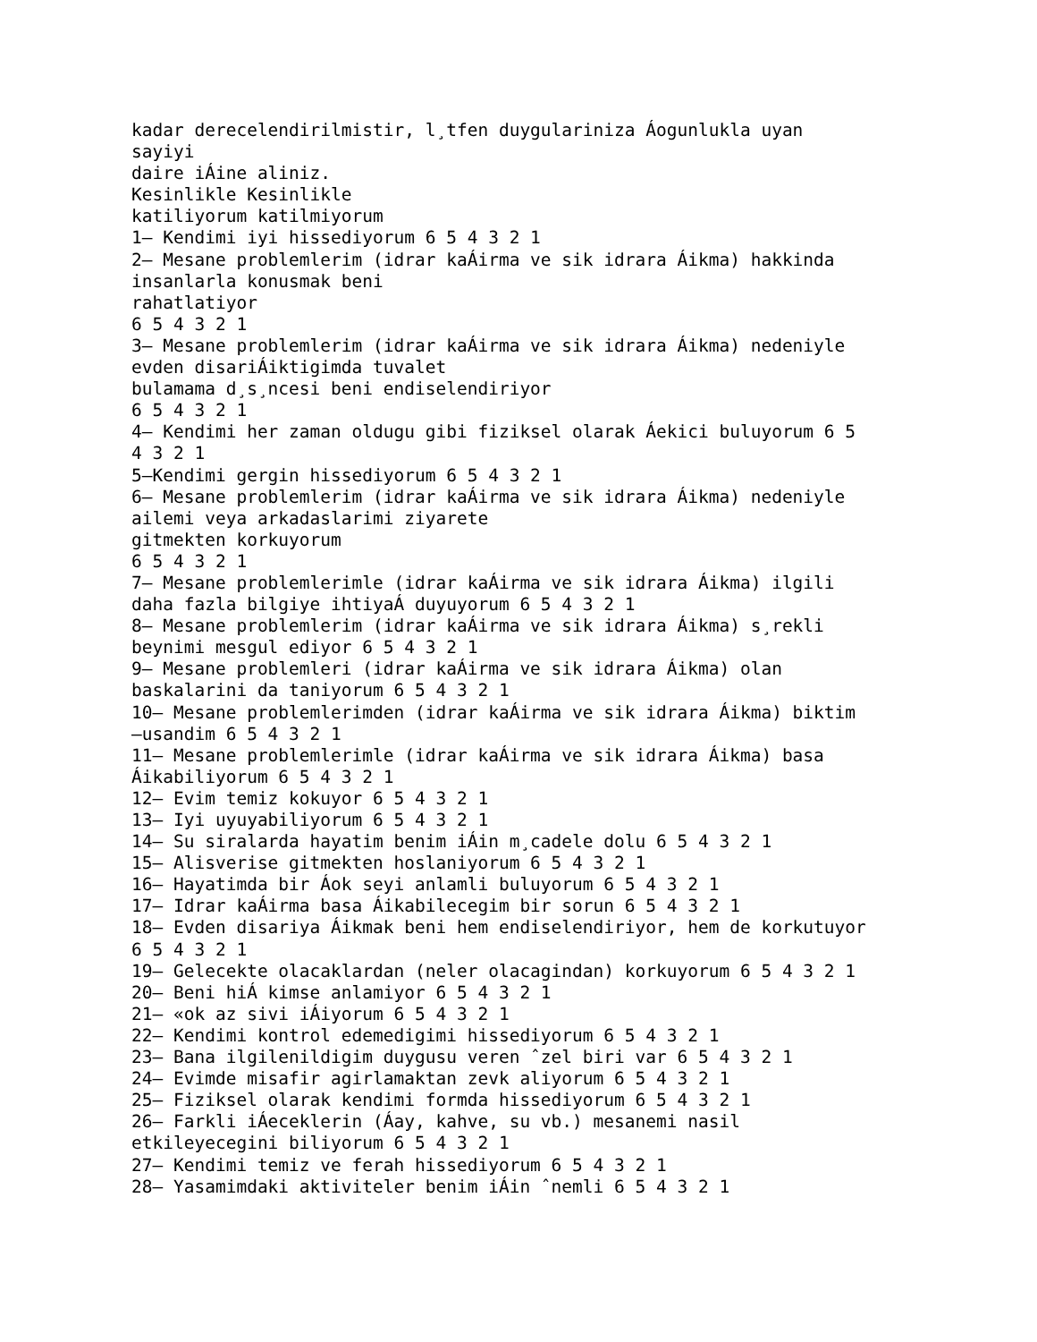kadar derecelendirilmistir, l¸tfen duygulariniza Áogunlukla uyan sayiyi daire iÁine aliniz. Kesinlikle Kesinlikle katiliyorum katilmiyorum 1– Kendimi iyi hissediyorum 6 5 4 3 2 1 2– Mesane problemlerim (idrar kaÁirma ve sik idrara Áikma) hakkinda insanlarla konusmak beni rahatlatiyor 6 5 4 3 2 1 3– Mesane problemlerim (idrar kaÁirma ve sik idrara Áikma) nedeniyle evden disariÁiktigimda tuvalet bulamama d¸s¸ncesi beni endiselendiriyor 6 5 4 3 2 1 4– Kendimi her zaman oldugu gibi fiziksel olarak Áekici buluyorum 6 5 4 3 2 1 5–Kendimi gergin hissediyorum 6 5 4 3 2 1 6– Mesane problemlerim (idrar kaÁirma ve sik idrara Áikma) nedeniyle ailemi veya arkadaslarimi ziyarete gitmekten korkuyorum 6 5 4 3 2 1 7– Mesane problemlerimle (idrar kaÁirma ve sik idrara Áikma) ilgili daha fazla bilgiye ihtiyaÁ duyuyorum 6 5 4 3 2 1 8– Mesane problemlerim (idrar kaÁirma ve sik idrara Áikma) s¸rekli beynimi mesgul ediyor 6 5 4 3 2 1 9– Mesane problemleri (idrar kaÁirma ve sik idrara Áikma) olan baskalarini da taniyorum 6 5 4 3 2 1 10– Mesane problemlerimden (idrar kaÁirma ve sik idrara Áikma) biktim –usandim 6 5 4 3 2 1 11– Mesane problemlerimle (idrar kaÁirma ve sik idrara Áikma) basa Áikabiliyorum 6 5 4 3 2 1 12– Evim temiz kokuyor 6 5 4 3 2 1 13– Iyi uyuyabiliyorum 6 5 4 3 2 1 14– Su siralarda hayatim benim iÁin m¸cadele dolu 6 5 4 3 2 1 15– Alisverise gitmekten hoslaniyorum 6 5 4 3 2 1 16– Hayatimda bir Áok seyi anlamli buluyorum 6 5 4 3 2 1 17– Idrar kaÁirma basa Áikabilecegim bir sorun 6 5 4 3 2 1 18– Evden disariya Áikmak beni hem endiselendiriyor, hem de korkutuyor 6 5 4 3 2 1 19– Gelecekte olacaklardan (neler olacagindan) korkuyorum 6 5 4 3 2 1 20– Beni hiÁ kimse anlamiyor 6 5 4 3 2 1 21– «ok az sivi iÁiyorum 6 5 4 3 2 1 22– Kendimi kontrol edemedigimi hissediyorum 6 5 4 3 2 1 23– Bana ilgilenildigim duygusu veren ˆzel biri var 6 5 4 3 2 1 24– Evimde misafir agirlamaktan zevk aliyorum 6 5 4 3 2 1 25– Fiziksel olarak kendimi formda hissediyorum 6 5 4 3 2 1 26– Farkli iÁeceklerin (Áay, kahve, su vb.) mesanemi nasil etkileyecegini biliyorum 6 5 4 3 2 1 27– Kendimi temiz ve ferah hissediyorum 6 5 4 3 2 1 28– Yasamimdaki aktiviteler benim iÁin ˆnemli 6 5 4 3 2 1